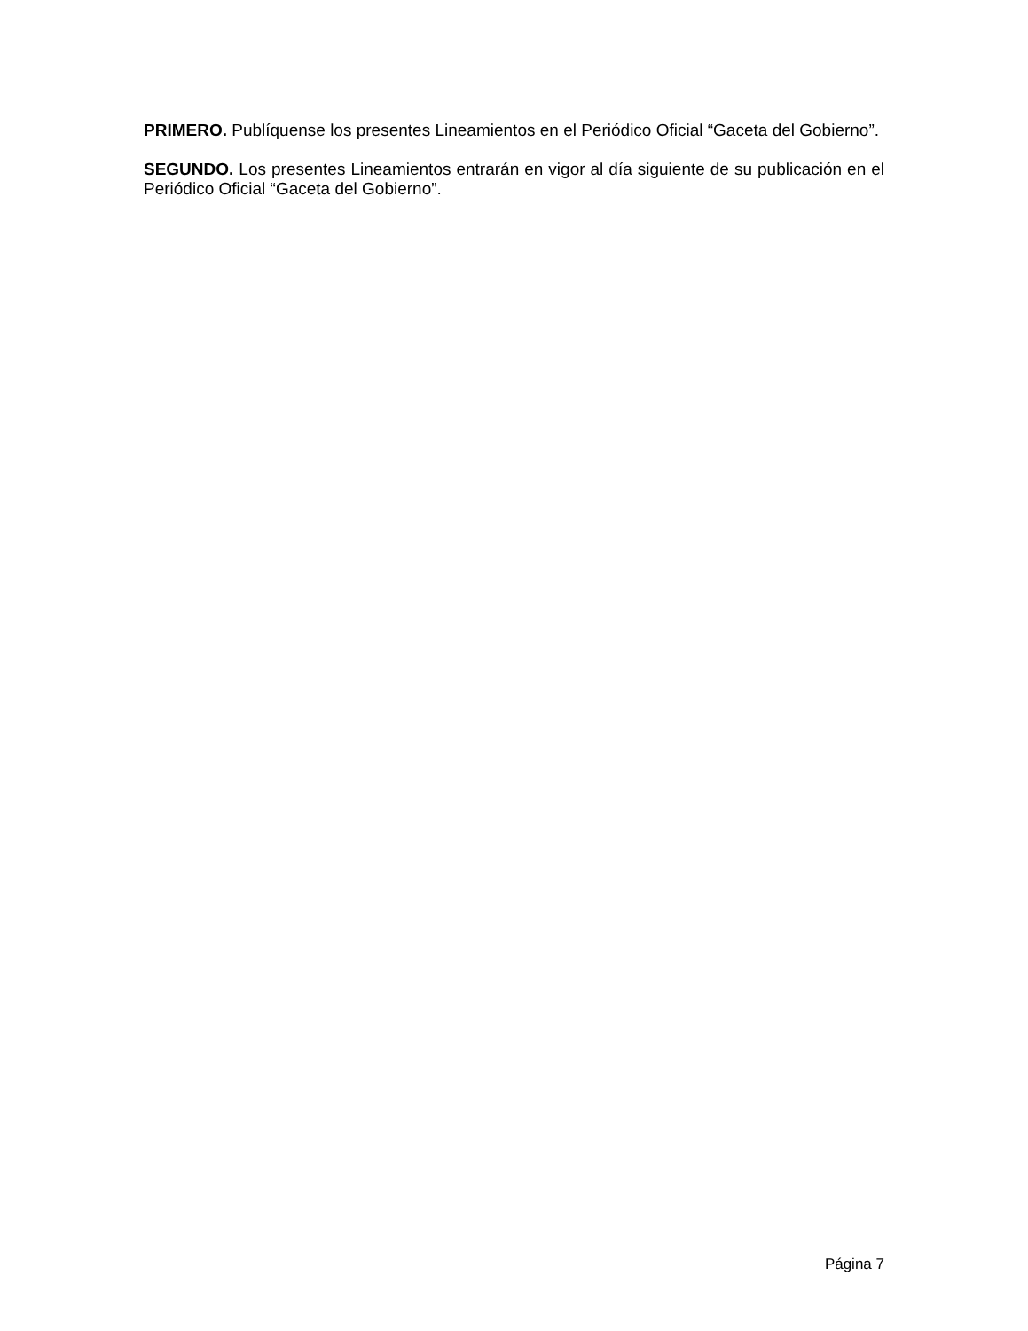PRIMERO. Publíquense los presentes Lineamientos en el Periódico Oficial “Gaceta del Gobierno”.
SEGUNDO. Los presentes Lineamientos entrarán en vigor al día siguiente de su publicación en el Periódico Oficial “Gaceta del Gobierno”.
Página 7